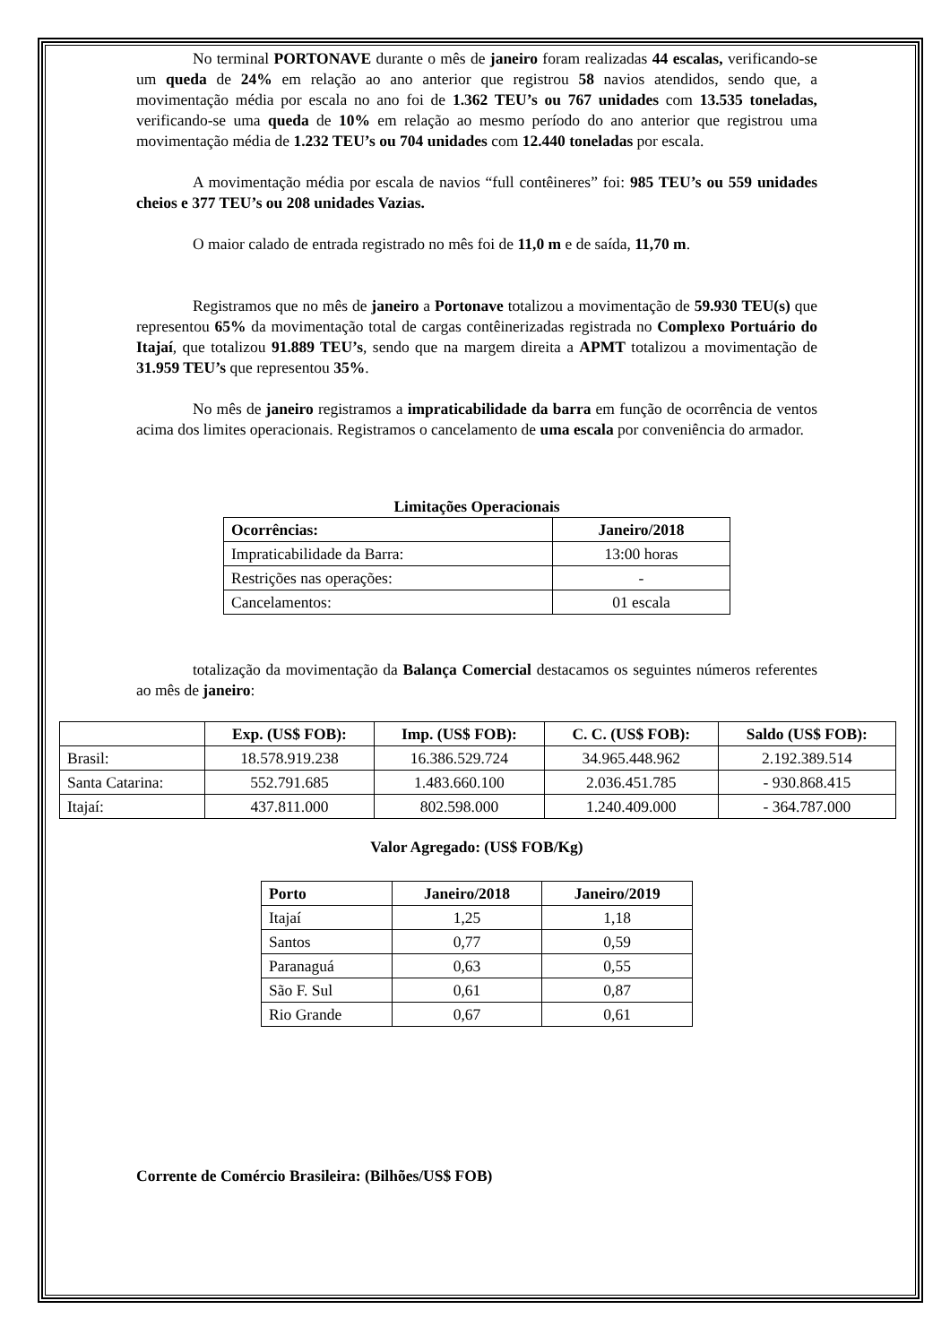No terminal PORTONAVE durante o mês de janeiro foram realizadas 44 escalas, verificando-se um queda de 24% em relação ao ano anterior que registrou 58 navios atendidos, sendo que, a movimentação média por escala no ano foi de 1.362 TEU’s ou 767 unidades com 13.535 toneladas, verificando-se uma queda de 10% em relação ao mesmo período do ano anterior que registrou uma movimentação média de 1.232 TEU’s ou 704 unidades com 12.440 toneladas por escala.
A movimentação média por escala de navios “full contêineres” foi: 985 TEU’s ou 559 unidades cheios e 377 TEU’s ou 208 unidades Vazias.
O maior calado de entrada registrado no mês foi de 11,0 m e de saída, 11,70 m.
Registramos que no mês de janeiro a Portonave totalizou a movimentação de 59.930 TEU(s) que representou 65% da movimentação total de cargas contêinerizadas registrada no Complexo Portuário do Itajaí, que totalizou 91.889 TEU’s, sendo que na margem direita a APMT totalizou a movimentação de 31.959 TEU’s que representou 35%.
No mês de janeiro registramos a impraticabilidade da barra em função de ocorrência de ventos acima dos limites operacionais. Registramos o cancelamento de uma escala por conveniência do armador.
Limitações Operacionais
| Ocorrências: | Janeiro/2018 |
| --- | --- |
| Impraticabilidade da Barra: | 13:00 horas |
| Restrições nas operações: | - |
| Cancelamentos: | 01 escala |
totalização da movimentação da Balança Comercial destacamos os seguintes números referentes ao mês de janeiro:
| | Exp. (US$ FOB): | Imp. (US$ FOB): | C. C. (US$ FOB): | Saldo (US$ FOB): |
| --- | --- | --- | --- | --- |
| Brasil: | 18.578.919.238 | 16.386.529.724 | 34.965.448.962 | 2.192.389.514 |
| Santa Catarina: | 552.791.685 | 1.483.660.100 | 2.036.451.785 | - 930.868.415 |
| Itajaí: | 437.811.000 | 802.598.000 | 1.240.409.000 | - 364.787.000 |
Valor Agregado: (US$ FOB/Kg)
| Porto | Janeiro/2018 | Janeiro/2019 |
| --- | --- | --- |
| Itajaí | 1,25 | 1,18 |
| Santos | 0,77 | 0,59 |
| Paranaguá | 0,63 | 0,55 |
| São F. Sul | 0,61 | 0,87 |
| Rio Grande | 0,67 | 0,61 |
Corrente de Comércio Brasileira: (Bilhões/US$ FOB)